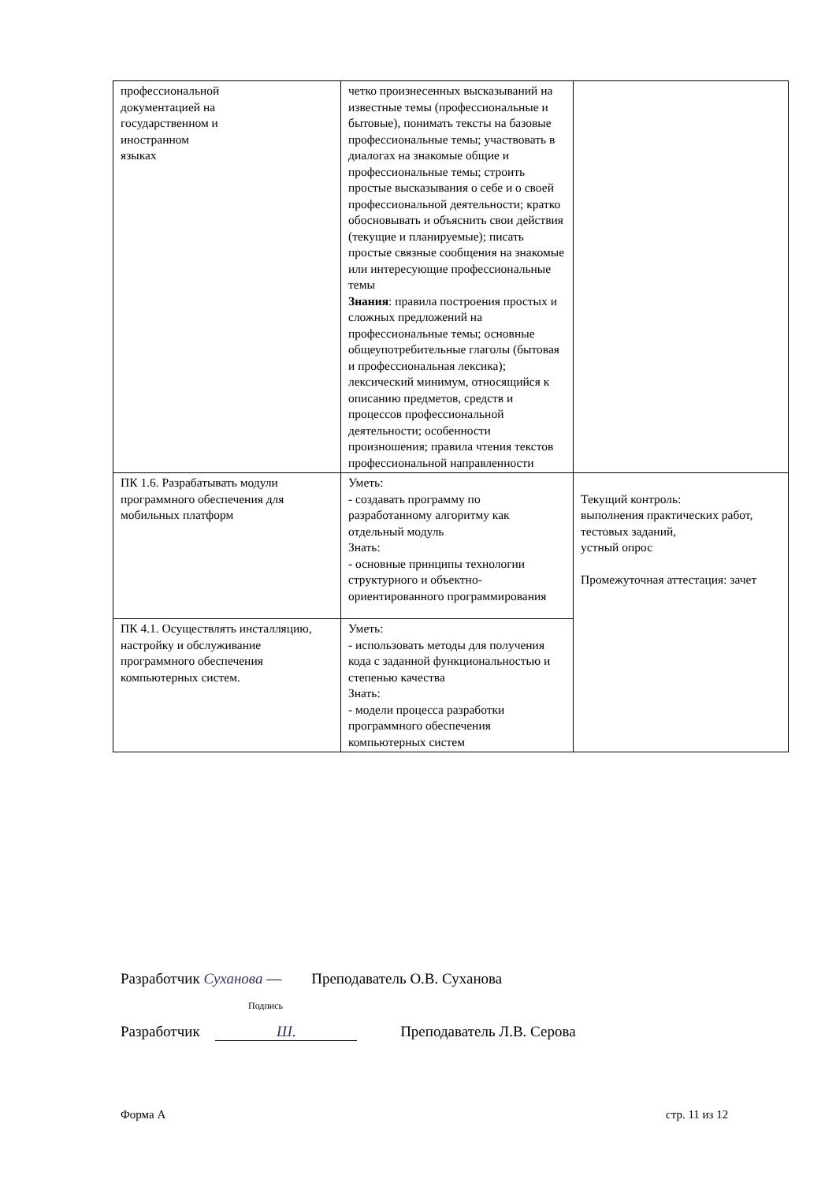| профессиональной документацией на государственном и иностранном языках | четко произнесенных высказываний на известные темы (профессиональные и бытовые), понимать тексты на базовые профессиональные темы; участвовать в диалогах на знакомые общие и профессиональные темы; строить простые высказывания о себе и о своей профессиональной деятельности; кратко обосновывать и объяснить свои действия (текущие и планируемые); писать простые связные сообщения на знакомые или интересующие профессиональные темы Знания : правила построения простых и сложных предложений на профессиональные темы; основные общеупотребительные глаголы (бытовая и профессиональная лексика); лексический минимум, относящийся к описанию предметов, средств и процессов профессиональной деятельности; особенности произношения; правила чтения текстов профессиональной направленности | |
| ПК 1.6. Разрабатывать модули программного обеспечения для мобильных платформ | Уметь: - создавать программу по разработанному алгоритму как отдельный модуль Знать: - основные принципы технологии структурного и объектно-ориентированного программирования | Текущий контроль: выполнения практических работ, тестовых заданий, устный опрос Промежуточная аттестация: зачет |
| ПК 4.1. Осуществлять инсталляцию, настройку и обслуживание программного обеспечения компьютерных систем. | Уметь: - использовать методы для получения кода с заданной функциональностью и степенью качества Знать: - модели процесса разработки программного обеспечения компьютерных систем | |
Разработчик Суханова — Преподаватель О.В. Суханова
Подпись
Разработчик Ш. Преподаватель Л.В. Серова
Форма А стр. 11 из 12